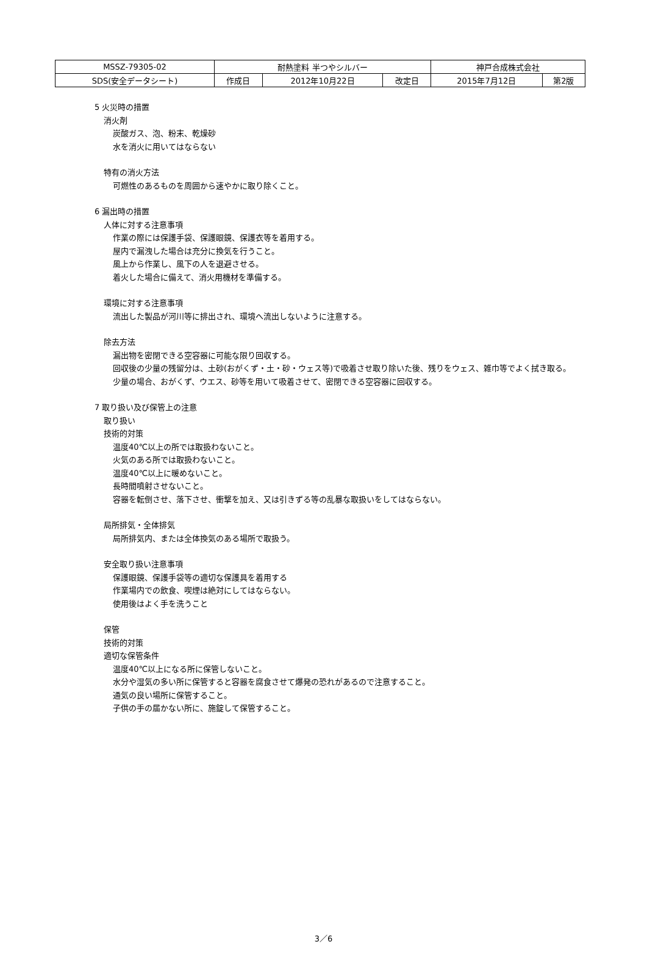| MSSZ-79305-02 | 耐熱塗料 半つやシルバー | | | 神戸合成株式会社 | |
| SDS(安全データシート) | 作成日 | 2012年10月22日 | 改定日 | 2015年7月12日 | 第2版 |
5 火災時の措置
消火剤
炭酸ガス、泡、粉末、乾燥砂
水を消火に用いてはならない
特有の消火方法
可燃性のあるものを周囲から速やかに取り除くこと。
6 漏出時の措置
人体に対する注意事項
作業の際には保護手袋、保護眼鏡、保護衣等を着用する。
屋内で漏洩した場合は充分に換気を行うこと。
風上から作業し、風下の人を退避させる。
着火した場合に備えて、消火用機材を準備する。
環境に対する注意事項
流出した製品が河川等に排出され、環境へ流出しないように注意する。
除去方法
漏出物を密閉できる空容器に可能な限り回収する。
回収後の少量の残留分は、土砂(おがくず・土・砂・ウェス等)で吸着させ取り除いた後、残りをウェス、雑巾等でよく拭き取る。
少量の場合、おがくず、ウエス、砂等を用いて吸着させて、密閉できる空容器に回収する。
7 取り扱い及び保管上の注意
取り扱い
技術的対策
温度40℃以上の所では取扱わないこと。
火気のある所では取扱わないこと。
温度40℃以上に暖めないこと。
長時間噴射させないこと。
容器を転倒させ、落下させ、衝撃を加え、又は引きずる等の乱暴な取扱いをしてはならない。
局所排気・全体排気
局所排気内、または全体換気のある場所で取扱う。
安全取り扱い注意事項
保護眼鏡、保護手袋等の適切な保護具を着用する
作業場内での飲食、喫煙は絶対にしてはならない。
使用後はよく手を洗うこと
保管
技術的対策
適切な保管条件
温度40℃以上になる所に保管しないこと。
水分や湿気の多い所に保管すると容器を腐食させて爆発の恐れがあるので注意すること。
通気の良い場所に保管すること。
子供の手の届かない所に、施錠して保管すること。
3／6